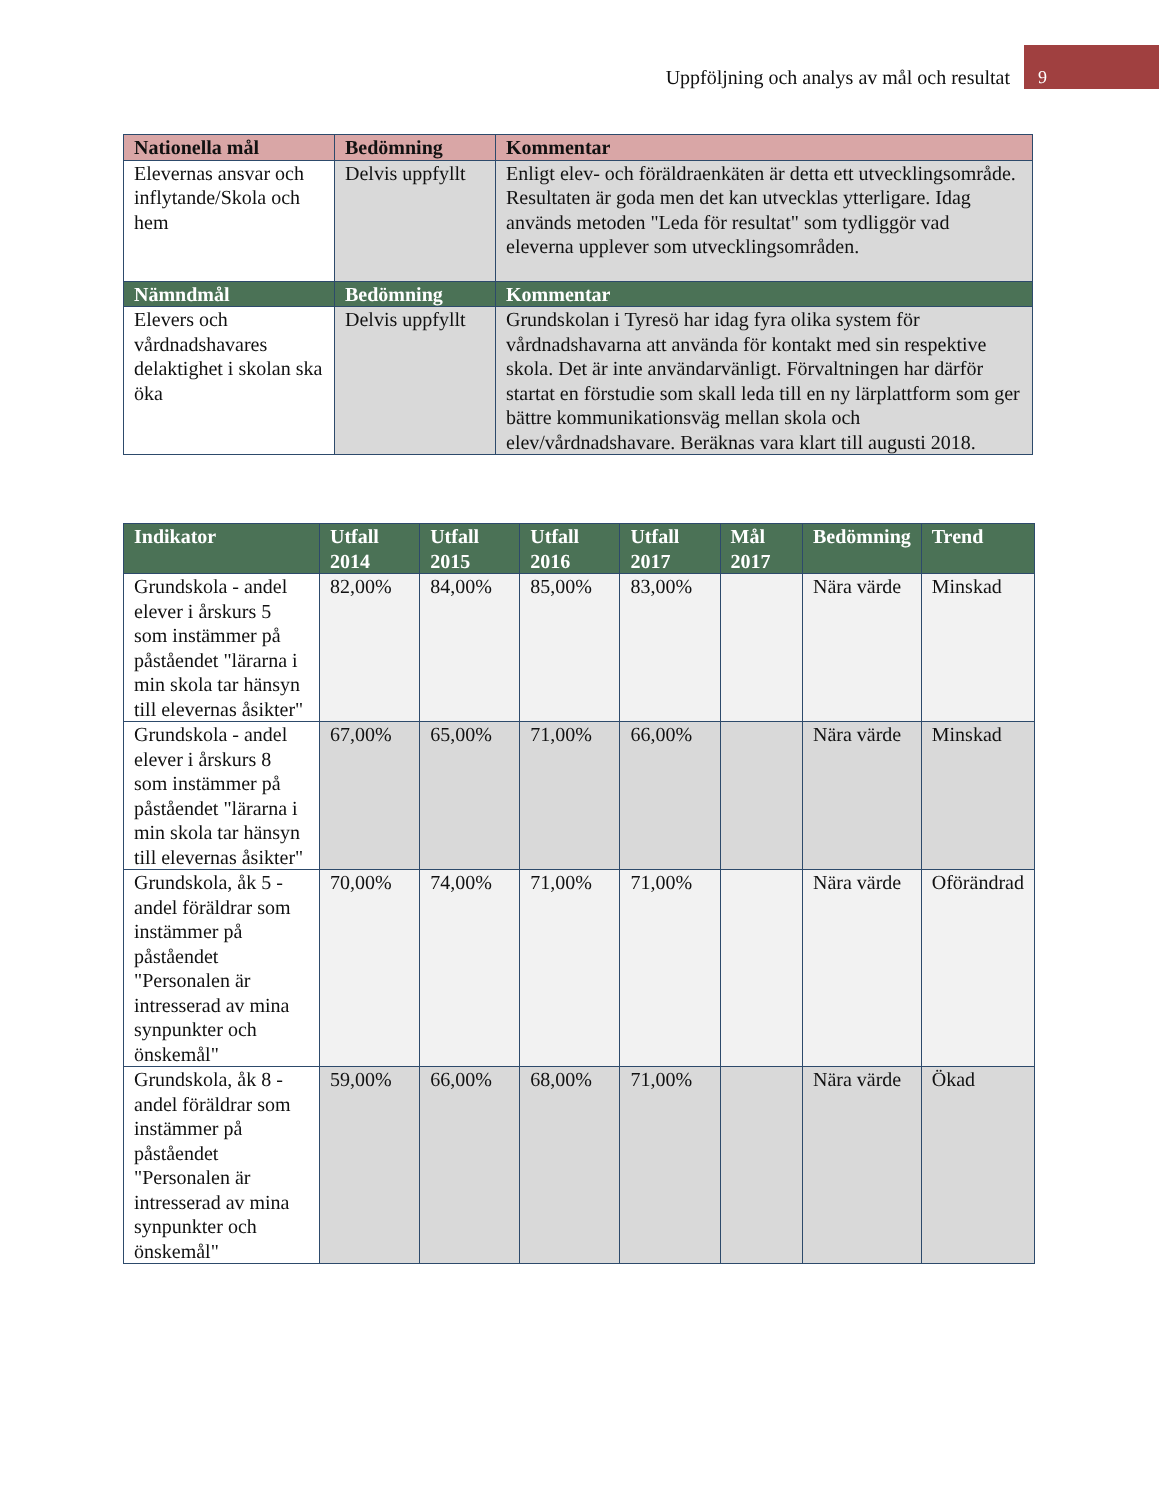Uppföljning och analys av mål och resultat 9
| Nationella mål | Bedömning | Kommentar |
| --- | --- | --- |
| Elevernas ansvar och inflytande/Skola och hem | Delvis uppfyllt | Enligt elev- och föräldraenkäten är detta ett utvecklingsområde. Resultaten är goda men det kan utvecklas ytterligare. Idag används metoden "Leda för resultat" som tydliggör vad eleverna upplever som utvecklingsområden. |
| Nämndmål | Bedömning | Kommentar |
| Elevers och vårdnadshavares delaktighet i skolan ska öka | Delvis uppfyllt | Grundskolan i Tyresö har idag fyra olika system för vårdnadshavarna att använda för kontakt med sin respektive skola. Det är inte användarvänligt. Förvaltningen har därför startat en förstudie som skall leda till en ny lärplattform som ger bättre kommunikationsväg mellan skola och elev/vårdnadshavare. Beräknas vara klart till augusti 2018. |
| Indikator | Utfall 2014 | Utfall 2015 | Utfall 2016 | Utfall 2017 | Mål 2017 | Bedömning | Trend |
| --- | --- | --- | --- | --- | --- | --- | --- |
| Grundskola - andel elever i årskurs 5 som instämmer på påståendet "lärarna i min skola tar hänsyn till elevernas åsikter" | 82,00% | 84,00% | 85,00% | 83,00% | | Nära värde | Minskad |
| Grundskola - andel elever i årskurs 8 som instämmer på påståendet "lärarna i min skola tar hänsyn till elevernas åsikter" | 67,00% | 65,00% | 71,00% | 66,00% | | Nära värde | Minskad |
| Grundskola, åk 5 - andel föräldrar som instämmer på påståendet "Personalen är intresserad av mina synpunkter och önskemål" | 70,00% | 74,00% | 71,00% | 71,00% | | Nära värde | Oförändrad |
| Grundskola, åk 8 - andel föräldrar som instämmer på påståendet "Personalen är intresserad av mina synpunkter och önskemål" | 59,00% | 66,00% | 68,00% | 71,00% | | Nära värde | Ökad |